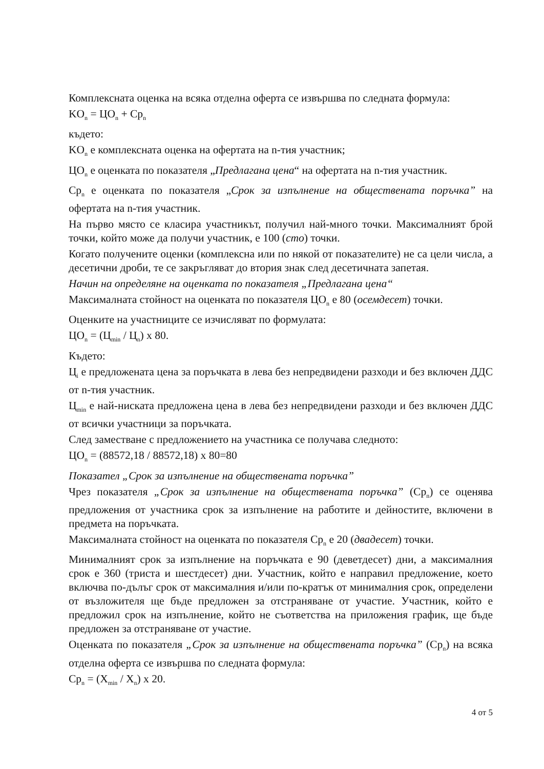Комплексната оценка на всяка отделна оферта се извършва по следната формула:
KO<sub>n</sub> = ЦO<sub>n</sub> + Cp<sub>n</sub>
където:
KO<sub>n</sub> е комплексната оценка на офертата на n-тия участник;
ЦO<sub>n</sub> е оценката по показателя „Предлагана цена“ на офертата на n-тия участник.
Cp<sub>n</sub> е оценката по показателя „Срок за изпълнение на обществената поръчка” на офертата на n-тия участник.
На първо място се класира участникът, получил най-много точки. Максималният брой точки, който може да получи участник, е 100 (сто) точки.
Когато получените оценки (комплексна или по някой от показателите) не са цели числа, а десетични дроби, те се закръгляват до втория знак след десетичната запетая.
Начин на определяне на оценката по показателя „Предлагана цена“
Максималната стойност на оценката по показателя ЦO<sub>n</sub> е 80 (осемдесет) точки.
Оценките на участниците се изчисляват по формулата:
ЦO<sub>n</sub> = (Ц<sub>min</sub> / Ц<sub>n</sub>) x 80.
Където:
Ц<sub>i</sub> е предложената цена за поръчката в лева без непредвидени разходи и без включен ДДС от n-тия участник.
Ц<sub>min</sub> е най-ниската предложена цена в лева без непредвидени разходи и без включен ДДС от всички участници за поръчката.
След заместване с предложението на участника се получава следното:
ЦO<sub>n</sub> = (88572,18 / 88572,18) x 80=80
Показател „Срок за изпълнение на обществената поръчка”
Чрез показателя „Срок за изпълнение на обществената поръчка” (Cp<sub>n</sub>) се оценява предложения от участника срок за изпълнение на работите и дейностите, включени в предмета на поръчката.
Максималната стойност на оценката по показателя Cp<sub>n</sub> е 20 (двадесет) точки.
Минималният срок за изпълнение на поръчката е 90 (деветдесет) дни, а максималния срок е 360 (триста и шестдесет) дни. Участник, който е направил предложение, което включва по-дълъг срок от максималния и/или по-кратък от минималния срок, определени от възложителя ще бъде предложен за отстраняване от участие. Участник, който е предложил срок на изпълнение, който не съответства на приложения график, ще бъде предложен за отстраняване от участие.
Оценката по показателя „Срок за изпълнение на обществената поръчка” (Cp<sub>n</sub>) на всяка отделна оферта се извършва по следната формула:
Cp<sub>n</sub> = (X<sub>min</sub> / X<sub>n</sub>) x 20.
4 от 5